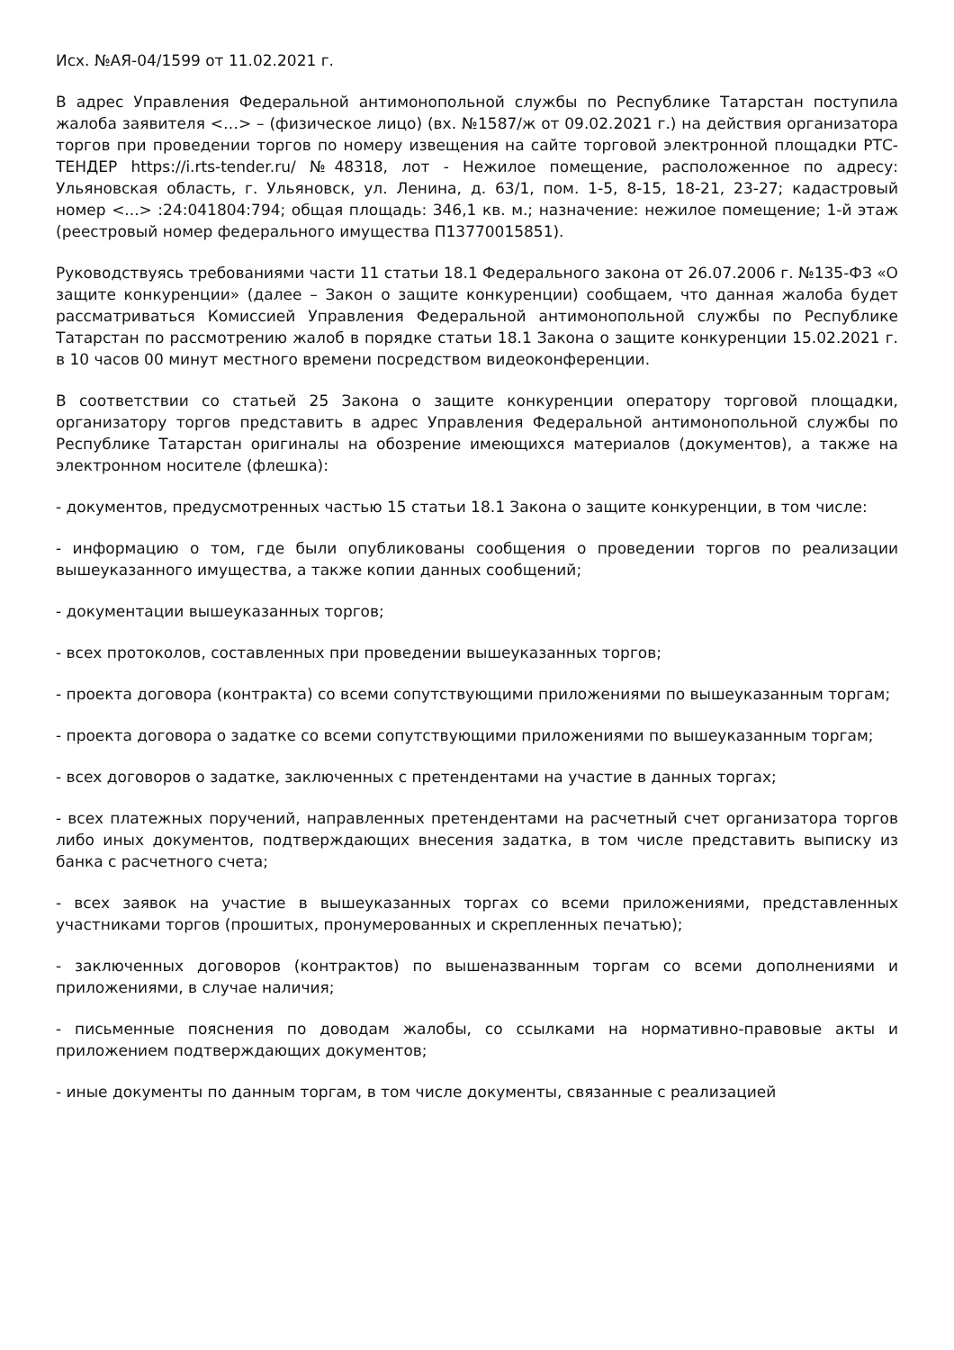Исх. №АЯ-04/1599 от 11.02.2021 г.
В адрес Управления Федеральной антимонопольной службы по Республике Татарстан поступила жалоба заявителя <…> – (физическое лицо) (вх. №1587/ж от 09.02.2021 г.) на действия организатора торгов при проведении торгов по номеру извещения на сайте торговой электронной площадки РТС-ТЕНДЕР https://i.rts-tender.ru/ №48318, лот - Нежилое помещение, расположенное по адресу: Ульяновская область, г. Ульяновск, ул. Ленина, д. 63/1, пом. 1-5, 8-15, 18-21, 23-27; кадастровый номер <...> :24:041804:794; общая площадь: 346,1 кв. м.; назначение: нежилое помещение; 1-й этаж (реестровый номер федерального имущества П13770015851).
Руководствуясь требованиями части 11 статьи 18.1 Федерального закона от 26.07.2006 г. №135-ФЗ «О защите конкуренции» (далее – Закон о защите конкуренции) сообщаем, что данная жалоба будет рассматриваться Комиссией Управления Федеральной антимонопольной службы по Республике Татарстан по рассмотрению жалоб в порядке статьи 18.1 Закона о защите конкуренции 15.02.2021 г. в 10 часов 00 минут местного времени посредством видеоконференции.
В соответствии со статьей 25 Закона о защите конкуренции оператору торговой площадки, организатору торгов представить в адрес Управления Федеральной антимонопольной службы по Республике Татарстан оригиналы на обозрение имеющихся материалов (документов), а также на электронном носителе (флешка):
- документов, предусмотренных частью 15 статьи 18.1 Закона о защите конкуренции, в том числе:
- информацию о том, где были опубликованы сообщения о проведении торгов по реализации вышеуказанного имущества, а также копии данных сообщений;
- документации вышеуказанных торгов;
- всех протоколов, составленных при проведении вышеуказанных торгов;
- проекта договора (контракта) со всеми сопутствующими приложениями по вышеуказанным торгам;
- проекта договора о задатке со всеми сопутствующими приложениями по вышеуказанным торгам;
- всех договоров о задатке, заключенных с претендентами на участие в данных торгах;
- всех платежных поручений, направленных претендентами на расчетный счет организатора торгов либо иных документов, подтверждающих внесения задатка, в том числе представить выписку из банка с расчетного счета;
- всех заявок на участие в вышеуказанных торгах со всеми приложениями, представленных участниками торгов (прошитых, пронумерованных и скрепленных печатью);
- заключенных договоров (контрактов) по вышеназванным торгам со всеми дополнениями и приложениями, в случае наличия;
- письменные пояснения по доводам жалобы, со ссылками на нормативно-правовые акты и приложением подтверждающих документов;
- иные документы по данным торгам, в том числе документы, связанные с реализацией